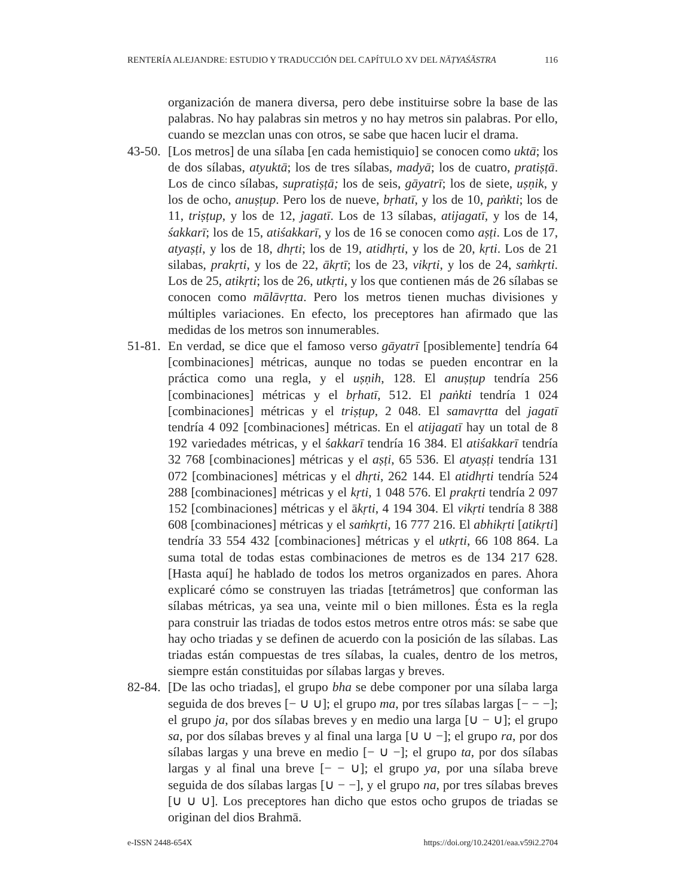RENTERÍA ALEJANDRE: ESTUDIO Y TRADUCCIÓN DEL CAPÍTULO XV DEL NĀṬYAŚĀSTRA 116
organización de manera diversa, pero debe instituirse sobre la base de las palabras. No hay palabras sin metros y no hay metros sin palabras. Por ello, cuando se mezclan unas con otros, se sabe que hacen lucir el drama.
43-50.
[Los metros] de una sílaba [en cada hemistiquio] se conocen como uktā; los de dos sílabas, atyuktā; los de tres sílabas, madyā; los de cuatro, pratiṣṭā. Los de cinco sílabas, supratiṣṭā; los de seis, gāyatrī; los de siete, uṣṇik, y los de ocho, anuṣṭup. Pero los de nueve, bṛhatī, y los de 10, paṅkti; los de 11, triṣṭup, y los de 12, jagatī. Los de 13 sílabas, atijagatī, y los de 14, śakkarī; los de 15, atiśakkarī, y los de 16 se conocen como aṣṭi. Los de 17, atyaṣṭi, y los de 18, dhṛti; los de 19, atidhṛti, y los de 20, kṛti. Los de 21 silabas, prakṛti, y los de 22, ākṛtī; los de 23, vikṛti, y los de 24, saṁkṛti. Los de 25, atikṛti; los de 26, utkṛti, y los que contienen más de 26 sílabas se conocen como mālāvṛtta. Pero los metros tienen muchas divisiones y múltiples variaciones. En efecto, los preceptores han afirmado que las medidas de los metros son innumerables.
51-81.
En verdad, se dice que el famoso verso gāyatrī [posiblemente] tendría 64 [combinaciones] métricas, aunque no todas se pueden encontrar en la práctica como una regla, y el uṣṇih, 128. El anuṣṭup tendría 256 [combinaciones] métricas y el bṛhatī, 512. El paṅkti tendría 1 024 [combinaciones] métricas y el triṣṭup, 2 048. El samavṛtta del jagatī tendría 4 092 [combinaciones] métricas. En el atijagatī hay un total de 8 192 variedades métricas, y el śakkarī tendría 16 384. El atiśakkarī tendría 32 768 [combinaciones] métricas y el aṣṭi, 65 536. El atyaṣṭi tendría 131 072 [combinaciones] métricas y el dhṛti, 262 144. El atidhṛti tendría 524 288 [combinaciones] métricas y el kṛti, 1 048 576. El prakṛti tendría 2 097 152 [combinaciones] métricas y el ākṛti, 4 194 304. El vikṛti tendría 8 388 608 [combinaciones] métricas y el saṁkṛti, 16 777 216. El abhikṛti [atikṛti] tendría 33 554 432 [combinaciones] métricas y el utkṛti, 66 108 864. La suma total de todas estas combinaciones de metros es de 134 217 628. [Hasta aquí] he hablado de todos los metros organizados en pares. Ahora explicaré cómo se construyen las triadas [tetrámetros] que conforman las sílabas métricas, ya sea una, veinte mil o bien millones. Ésta es la regla para construir las triadas de todos estos metros entre otros más: se sabe que hay ocho triadas y se definen de acuerdo con la posición de las sílabas. Las triadas están compuestas de tres sílabas, la cuales, dentro de los metros, siempre están constituidas por sílabas largas y breves.
82-84.
[De las ocho triadas], el grupo bha se debe componer por una sílaba larga seguida de dos breves [− ∪ ∪]; el grupo ma, por tres sílabas largas [− − −]; el grupo ja, por dos sílabas breves y en medio una larga [∪ − ∪]; el grupo sa, por dos sílabas breves y al final una larga [∪ ∪ −]; el grupo ra, por dos sílabas largas y una breve en medio [− ∪ −]; el grupo ta, por dos sílabas largas y al final una breve [− − ∪]; el grupo ya, por una sílaba breve seguida de dos sílabas largas [∪ − −], y el grupo na, por tres sílabas breves [∪ ∪ ∪]. Los preceptores han dicho que estos ocho grupos de triadas se originan del dios Brahmā.
e-ISSN 2448-654X https://doi.org/10.24201/eaa.v59i2.2704